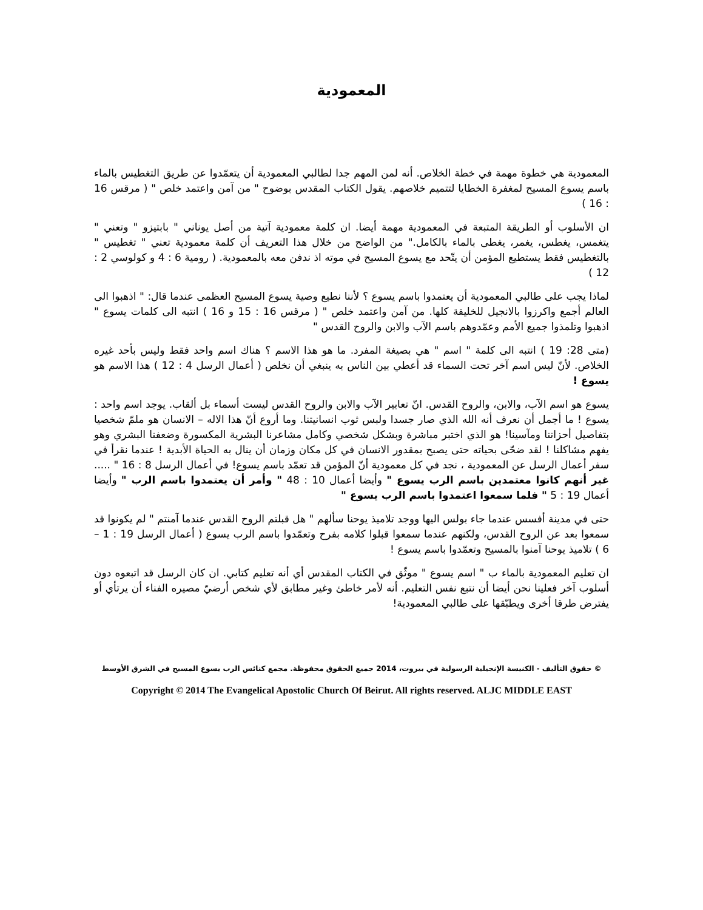المعمودية
المعمودية هي خطوة مهمة في خطة الخلاص. أنه لمن المهم جدا لطالبي المعمودية أن يتعمّدوا عن طريق التغطيس بالماء باسم يسوع المسيح لمغفرة الخطايا لتتميم خلاصهم. يقول الكتاب المقدس بوضوح " من آمن واعتمد خلص " ( مرقس 16 : 16 )
ان الأسلوب أو الطريقة المتبعة في المعمودية مهمة أيضا. ان كلمة معمودية آتية من أصل يوناني " بابتيزو " وتعني " يتغمس، يغطس، يغمر، يغطى بالماء بالكامل." من الواضح من خلال هذا التعريف أن كلمة معمودية تعني " تغطيس " بالتغطيس فقط يستطيع المؤمن أن يتّحد مع يسوع المسيح في موته اذ ندفن معه بالمعمودية. ( رومية 6 : 4 و كولوسي 2 : 12 )
لماذا يجب على طالبي المعمودية أن يعتمدوا باسم يسوع ؟ لأننا نطيع وصية يسوع المسيح العظمى عندما قال: " اذهبوا الى العالم أجمع واكرزوا بالانجيل للخليقة كلها. من آمن واعتمد خلص " ( مرقس 16 : 15 و 16 ) انتبه الى كلمات يسوع " اذهبوا وتلمذوا جميع الأمم وعمّدوهم باسم الآب والابن والروح القدس "
(متى 28: 19 ) انتبه الى كلمة " اسم " هي بصيغة المفرد. ما هو هذا الاسم ؟ هناك اسم واحد فقط وليس بأحد غيره الخلاص. لأنّ ليس اسم آخر تحت السماء قد أعطي بين الناس به ينبغي أن نخلص ( أعمال الرسل 4 : 12 ) هذا الاسم هو يسوع !
يسوع هو اسم الآب، والابن، والروح القدس. انّ تعابير الآب والابن والروح القدس ليست أسماء بل ألقاب. يوجد اسم واحد : يسوع ! ما أجمل أن نعرف أنه الله الذي صار جسدا ولبس ثوب انسانيتنا. وما أروع أنّ هذا الاله – الانسان هو ملمّ شخصيا بتفاصيل أحزاننا ومآسينا! هو الذي اختبر مباشرة وبشكل شخصي وكامل مشاعرنا البشرية المكسورة وضعفنا البشري وهو يفهم مشاكلنا ! لقد ضحّى بحياته حتى يصبح بمقدور الانسان في كل مكان وزمان أن ينال به الحياة الأبدية ! عندما نقرأ في سفر أعمال الرسل عن المعمودية ، نجد في كل معمودية أنّ المؤمن قد تعمّد باسم يسوع! في أعمال الرسل 8 : 16 " ..... غير أنهم كانوا معتمدين باسم الرب يسوع " وأيضا أعمال 10 : 48 " وأمر أن يعتمدوا باسم الرب " وأيضا أعمال 19 : 5 " فلما سمعوا اعتمدوا باسم الرب يسوع "
حتى في مدينة أفسس عندما جاء بولس اليها ووجد تلاميذ يوحنا سألهم " هل قبلتم الروح القدس عندما آمنتم " لم يكونوا قد سمعوا بعد عن الروح القدس، ولكنهم عندما سمعوا قبلوا كلامه بفرح وتعمّدوا باسم الرب يسوع ( أعمال الرسل 19 : 1 – 6 ) تلاميذ يوحنا آمنوا بالمسيح وتعمّدوا باسم يسوع !
ان تعليم المعمودية بالماء ب " اسم يسوع " موثّق في الكتاب المقدس أي أنه تعليم كتابي. ان كان الرسل قد اتبعوه دون أسلوب آخر فعلينا نحن أيضا أن نتبع نفس التعليم. أنه لأمر خاطئ وغير مطابق لأي شخص أرضيّ مصيره الفناء أن يرتأي أو يفترض طرقا أخرى ويطبّقها على طالبي المعمودية!
© حقوق التأليف - الكنيسة الإنجيلية الرسولية في بيروت، 2014 جميع الحقوق محفوظة. مجمع كنائس الرب يسوع المسيح في الشرق الأوسط
Copyright © 2014 The Evangelical Apostolic Church Of Beirut. All rights reserved. ALJC MIDDLE EAST